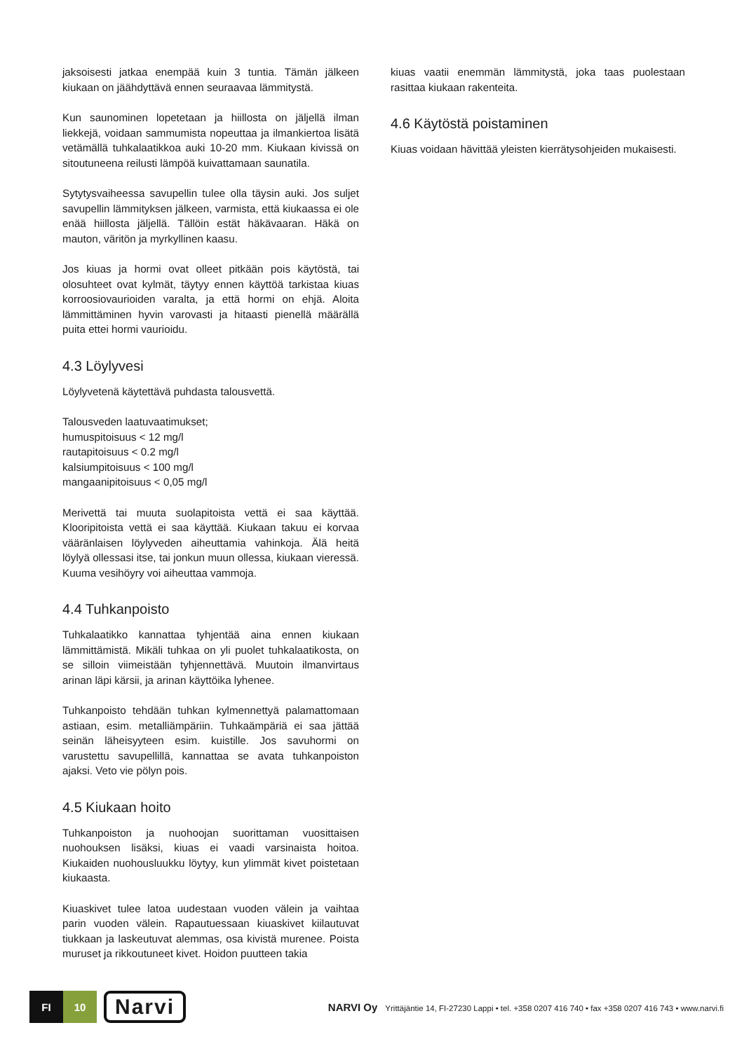jaksoisesti jatkaa enempää kuin 3 tuntia. Tämän jälkeen kiukaan on jäähdyttävä ennen seuraavaa lämmitystä.
Kun saunominen lopetetaan ja hiillosta on jäljellä ilman liekkejä, voidaan sammumista nopeuttaa ja ilmankiertoa lisätä vetämällä tuhkalaatikkoa auki 10-20 mm. Kiukaan kivissä on sitoutuneena reilusti lämpöä kuivattamaan saunatila.
Sytytysvaiheessa savupellin tulee olla täysin auki. Jos suljet savupellin lämmityksen jälkeen, varmista, että kiukaassa ei ole enää hiillosta jäljellä. Tällöin estät häkävaaran. Häkä on mauton, väritön ja myrkyllinen kaasu.
Jos kiuas ja hormi ovat olleet pitkään pois käytöstä, tai olosuhteet ovat kylmät, täytyy ennen käyttöä tarkistaa kiuas korroosiovaurioiden varalta, ja että hormi on ehjä. Aloita lämmittäminen hyvin varovasti ja hitaasti pienellä määrällä puita ettei hormi vaurioidu.
4.3 Löylyvesi
Löylyvetenä käytettävä puhdasta talousvettä.
Talousveden laatuvaatimukset;
humuspitoisuus < 12 mg/l
rautapitoisuus < 0.2 mg/l
kalsiumpitoisuus < 100 mg/l
mangaanipitoisuus < 0,05 mg/l
Merivettä tai muuta suolapitoista vettä ei saa käyttää. Klooripitoista vettä ei saa käyttää. Kiukaan takuu ei korvaa vääränlaisen löylyveden aiheuttamia vahinkoja. Älä heitä löylyä ollessasi itse, tai jonkun muun ollessa, kiukaan vieressä. Kuuma vesihöyry voi aiheuttaa vammoja.
4.4 Tuhkanpoisto
Tuhkalaatikko kannattaa tyhjentää aina ennen kiukaan lämmittämistä. Mikäli tuhkaa on yli puolet tuhkalaatikosta, on se silloin viimeistään tyhjennettävä. Muutoin ilmanvirtaus arinan läpi kärsii, ja arinan käyttöika lyhenee.
Tuhkanpoisto tehdään tuhkan kylmennettyä palamattomaan astiaan, esim. metalliämpäriin. Tuhkaämpäriä ei saa jättää seinän läheisyyteen esim. kuistille. Jos savuhormi on varustettu savupellillä, kannattaa se avata tuhkanpoiston ajaksi. Veto vie pölyn pois.
4.5 Kiukaan hoito
Tuhkanpoiston ja nuohoojan suorittaman vuosittaisen nuohouksen lisäksi, kiuas ei vaadi varsinaista hoitoa. Kiukaiden nuohousluukku löytyy, kun ylimmät kivet poistetaan kiukaasta.
Kiuaskivet tulee latoa uudestaan vuoden välein ja vaihtaa parin vuoden välein. Rapautuessaan kiuaskivet kiilautuvat tiukkaan ja laskeutuvat alemmas, osa kivistä murenee. Poista muruset ja rikkoutuneet kivet. Hoidon puutteen takia
kiuas vaatii enemmän lämmitystä, joka taas puolestaan rasittaa kiukaan rakenteita.
4.6 Käytöstä poistaminen
Kiuas voidaan hävittää yleisten kierrätysohjeiden mukaisesti.
FI 10
Narvi
NARVI Oy Yrittäjäntie 14, FI-27230 Lappi • tel. +358 0207 416 740 • fax +358 0207 416 743 • www.narvi.fi